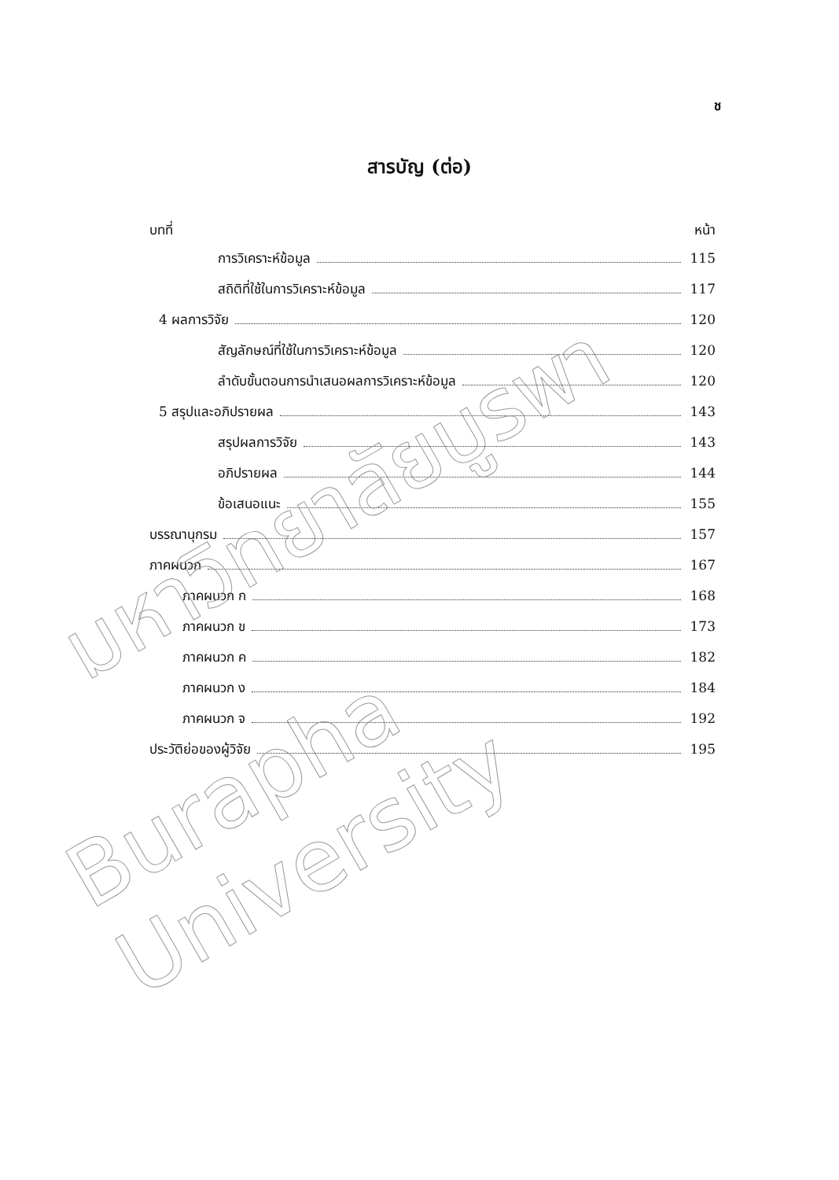ช
สารบัญ (ต่อ)
บทที่ หน้า
การวิเคราะห์ข้อมูล 115
สถิติที่ใช้ในการวิเคราะห์ข้อมูล 117
4 ผลการวิจัย 120
สัญลักษณ์ที่ใช้ในการวิเคราะห์ข้อมูล 120
ลำดับขั้นตอนการนำเสนอผลการวิเคราะห์ข้อมูล 120
5 สรุปและอภิปรายผล 143
สรุปผลการวิจัย 143
อภิปรายผล 144
ข้อเสนอแนะ 155
บรรณานุกรม 157
ภาคผนวก 167
ภาคผนวก ก 168
ภาคผนวก ข 173
ภาคผนวก ค 182
ภาคผนวก ง 184
ภาคผนวก จ 192
ประวัติย่อของผู้วิจัย 195
มหาวิทยาลัยบูรพา
Burapha University